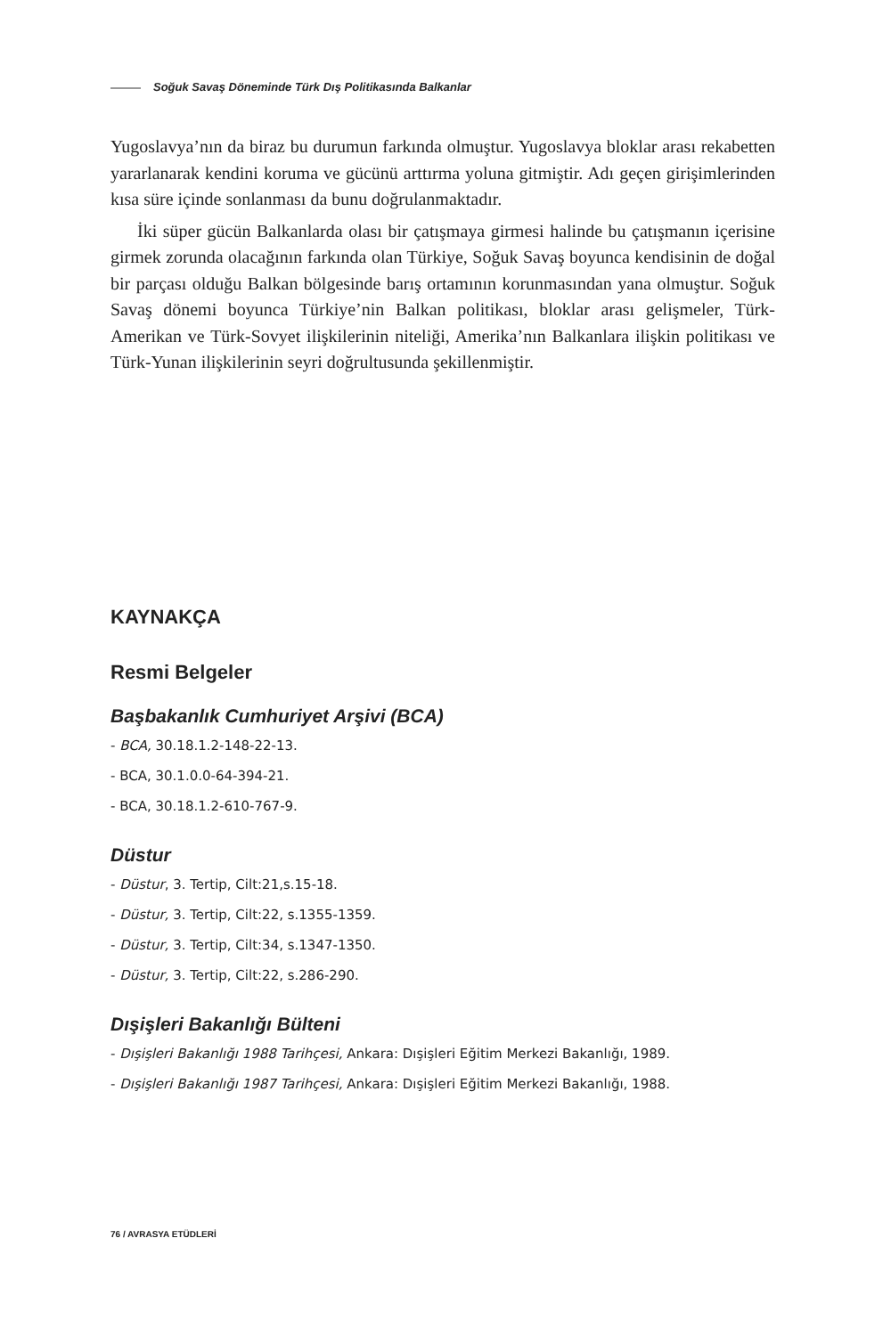Soğuk Savaş Döneminde Türk Dış Politikasında Balkanlar
Yugoslavya’nın da biraz bu durumun farkında olmuştur. Yugoslavya bloklar arası rekabetten yararlanarak kendini koruma ve gücünü arttırma yoluna gitmiştir. Adı geçen girişimlerinden kısa süre içinde sonlanması da bunu doğrulanmaktadır.
İki süper gücün Balkanlarda olası bir çatışmaya girmesi halinde bu çatışmanın içerisine girmek zorunda olacağının farkında olan Türkiye, Soğuk Savaş boyunca kendisinin de doğal bir parçası olduğu Balkan bölgesinde barış ortamının korunmasından yana olmuştur. Soğuk Savaş dönemi boyunca Türkiye’nin Balkan politikası, bloklar arası gelişmeler, Türk-Amerikan ve Türk-Sovyet ilişkilerinin niteliği, Amerika’nın Balkanlara ilişkin politikası ve Türk-Yunan ilişkilerinin seyri doğrultusunda şekillenmiştir.
KAYNAKÇA
Resmi Belgeler
Başbakanlık Cumhuriyet Arşivi (BCA)
- BCA, 30.18.1.2-148-22-13.
- BCA, 30.1.0.0-64-394-21.
- BCA, 30.18.1.2-610-767-9.
Düstur
- Düstur, 3. Tertip, Cilt:21,s.15-18.
- Düstur, 3. Tertip, Cilt:22, s.1355-1359.
- Düstur, 3. Tertip, Cilt:34, s.1347-1350.
- Düstur, 3. Tertip, Cilt:22, s.286-290.
Dışişleri Bakanlığı Bülteni
- Dışişleri Bakanlığı 1988 Tarihçesi, Ankara: Dışişleri Eğitim Merkezi Bakanlığı, 1989.
- Dışişleri Bakanlığı 1987 Tarihçesi, Ankara: Dışişleri Eğitim Merkezi Bakanlığı, 1988.
76 / AVRASYA ETÜDLERİ